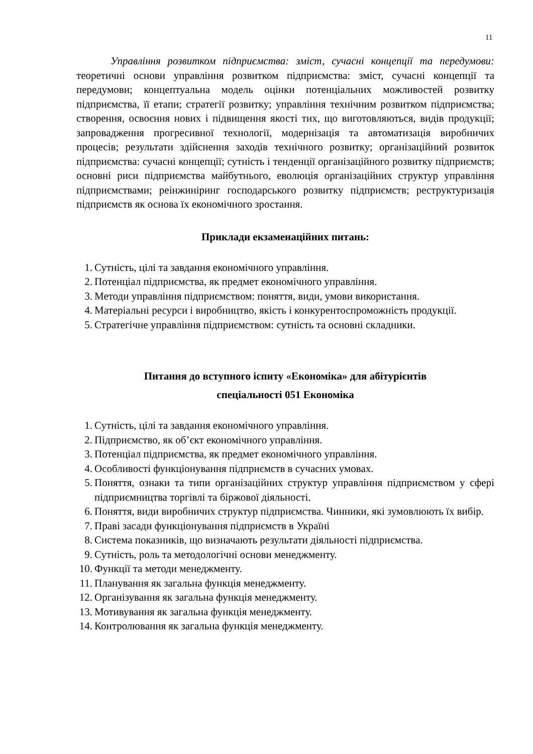11
Управління розвитком підприємства: зміст, сучасні концепції та передумови: теоретичні основи управління розвитком підприємства: зміст, сучасні концепції та передумови; концептуальна модель оцінки потенціальних можливостей розвитку підприємства, її етапи; стратегії розвитку; управління технічним розвитком підприємства; створення, освоєння нових і підвищення якості тих, що виготовляються, видів продукції; запровадження прогресивної технології, модернізація та автоматизація виробничих процесів; результати здійснення заходів технічного розвитку; організаційний розвиток підприємства: сучасні концепції; сутність і тенденції організаційного розвитку підприємств; основні риси підприємства майбутнього, еволюція організаційних структур управління підприємствами; реінжиніринг господарського розвитку підприємств; реструктуризація підприємств як основа їх економічного зростання.
Приклади екзаменаційних питань:
1. Сутність, цілі та завдання економічного управління.
2. Потенціал підприємства, як предмет економічного управління.
3. Методи управління підприємством: поняття, види, умови використання.
4. Матеріальні ресурси і виробництво, якість і конкурентоспроможність продукції.
5. Стратегічне управління підприємством: сутність та основні складники.
Питання до вступного іспиту «Економіка» для абітурієнтів
спеціальності 051 Економіка
1. Сутність, цілі та завдання економічного управління.
2. Підприємство, як об’єкт економічного управління.
3. Потенціал підприємства, як предмет економічного управління.
4. Особливості функціонування підприємств в сучасних умовах.
5. Поняття, ознаки та типи організаційних структур управління підприємством у сфері підприємництва торгівлі та біржової діяльності.
6. Поняття, види виробничих структур підприємства. Чинники, які зумовлюють їх вибір.
7. Праві засади функціонування підприємств в Україні
8. Система показників, що визначають результати діяльності підприємства.
9. Сутність, роль та методологічні основи менеджменту.
10. Функції та методи менеджменту.
11. Планування як загальна функція менеджменту.
12. Організування як загальна функція менеджменту.
13. Мотивування як загальна функція менеджменту.
14. Контролювання як загальна функція менеджменту.